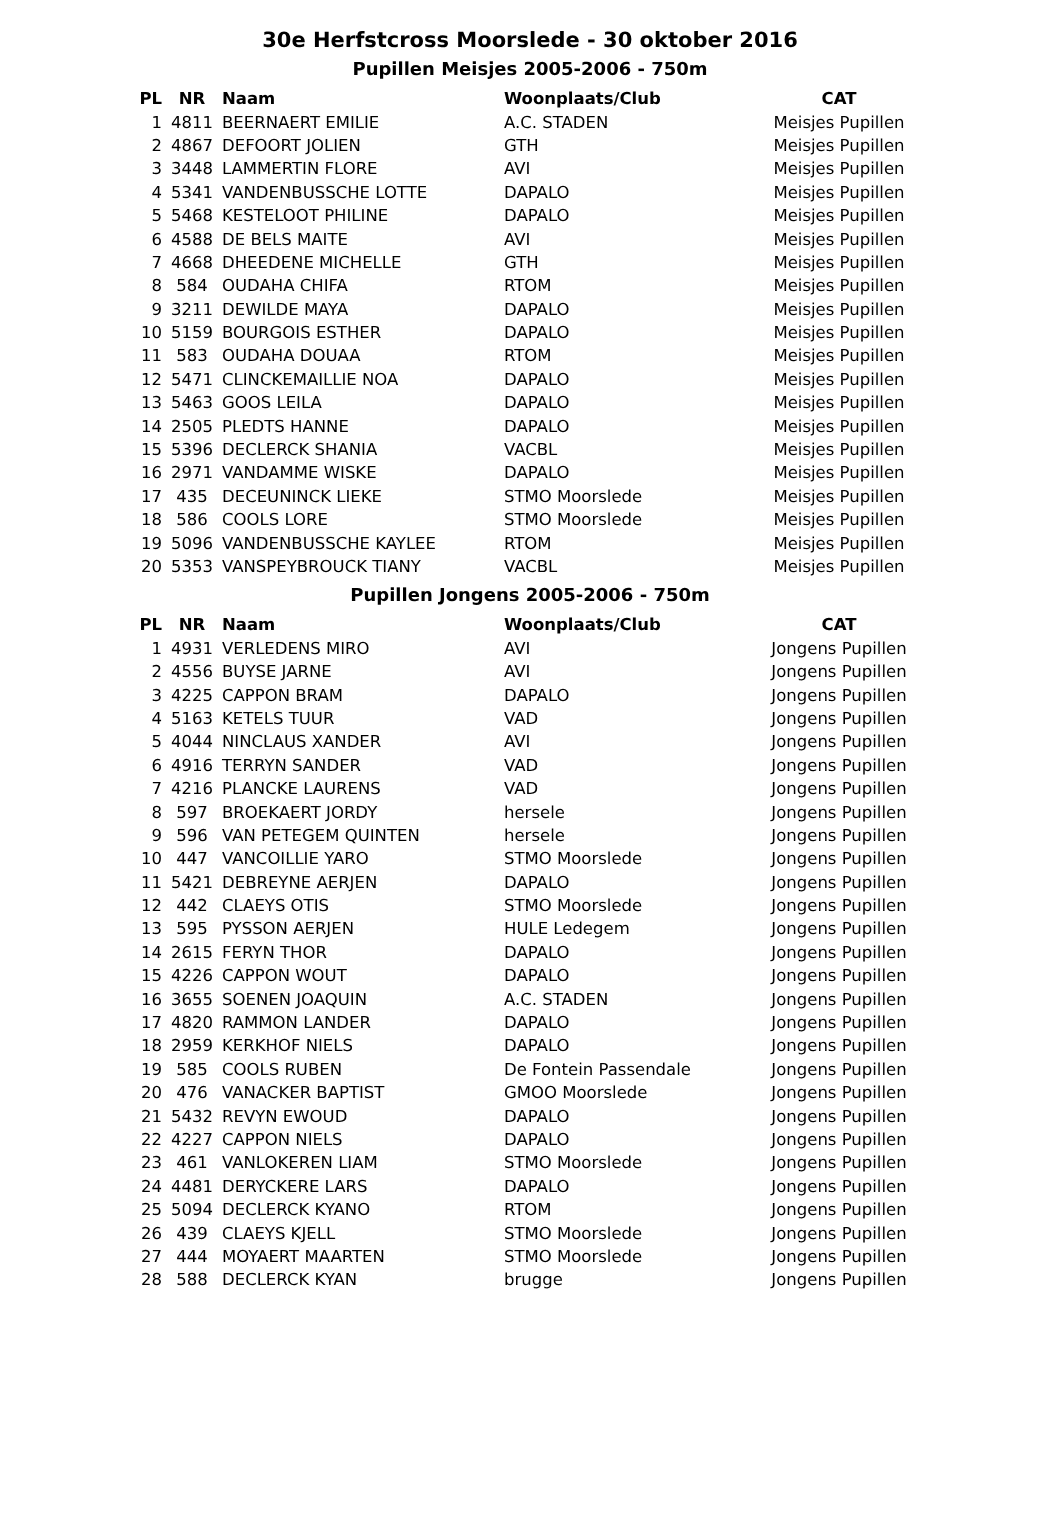30e Herfstcross Moorslede - 30 oktober 2016
Pupillen Meisjes 2005-2006 - 750m
| PL | NR | Naam | Woonplaats/Club | CAT |
| --- | --- | --- | --- | --- |
| 1 | 4811 | BEERNAERT EMILIE | A.C. STADEN | Meisjes Pupillen |
| 2 | 4867 | DEFOORT JOLIEN | GTH | Meisjes Pupillen |
| 3 | 3448 | LAMMERTIN FLORE | AVI | Meisjes Pupillen |
| 4 | 5341 | VANDENBUSSCHE LOTTE | DAPALO | Meisjes Pupillen |
| 5 | 5468 | KESTELOOT PHILINE | DAPALO | Meisjes Pupillen |
| 6 | 4588 | DE BELS MAITE | AVI | Meisjes Pupillen |
| 7 | 4668 | DHEEDENE MICHELLE | GTH | Meisjes Pupillen |
| 8 | 584 | OUDAHA CHIFA | RTOM | Meisjes Pupillen |
| 9 | 3211 | DEWILDE MAYA | DAPALO | Meisjes Pupillen |
| 10 | 5159 | BOURGOIS ESTHER | DAPALO | Meisjes Pupillen |
| 11 | 583 | OUDAHA DOUAA | RTOM | Meisjes Pupillen |
| 12 | 5471 | CLINCKEMAILLIE NOA | DAPALO | Meisjes Pupillen |
| 13 | 5463 | GOOS LEILA | DAPALO | Meisjes Pupillen |
| 14 | 2505 | PLEDTS HANNE | DAPALO | Meisjes Pupillen |
| 15 | 5396 | DECLERCK SHANIA | VACBL | Meisjes Pupillen |
| 16 | 2971 | VANDAMME WISKE | DAPALO | Meisjes Pupillen |
| 17 | 435 | DECEUNINCK LIEKE | STMO Moorslede | Meisjes Pupillen |
| 18 | 586 | COOLS LORE | STMO Moorslede | Meisjes Pupillen |
| 19 | 5096 | VANDENBUSSCHE KAYLEE | RTOM | Meisjes Pupillen |
| 20 | 5353 | VANSPEYBROUCK TIANY | VACBL | Meisjes Pupillen |
Pupillen Jongens 2005-2006 - 750m
| PL | NR | Naam | Woonplaats/Club | CAT |
| --- | --- | --- | --- | --- |
| 1 | 4931 | VERLEDENS MIRO | AVI | Jongens Pupillen |
| 2 | 4556 | BUYSE JARNE | AVI | Jongens Pupillen |
| 3 | 4225 | CAPPON BRAM | DAPALO | Jongens Pupillen |
| 4 | 5163 | KETELS TUUR | VAD | Jongens Pupillen |
| 5 | 4044 | NINCLAUS XANDER | AVI | Jongens Pupillen |
| 6 | 4916 | TERRYN SANDER | VAD | Jongens Pupillen |
| 7 | 4216 | PLANCKE LAURENS | VAD | Jongens Pupillen |
| 8 | 597 | BROEKAERT JORDY | hersele | Jongens Pupillen |
| 9 | 596 | VAN PETEGEM QUINTEN | hersele | Jongens Pupillen |
| 10 | 447 | VANCOILLIE YARO | STMO Moorslede | Jongens Pupillen |
| 11 | 5421 | DEBREYNE AERJEN | DAPALO | Jongens Pupillen |
| 12 | 442 | CLAEYS OTIS | STMO Moorslede | Jongens Pupillen |
| 13 | 595 | PYSSON AERJEN | HULE Ledegem | Jongens Pupillen |
| 14 | 2615 | FERYN THOR | DAPALO | Jongens Pupillen |
| 15 | 4226 | CAPPON WOUT | DAPALO | Jongens Pupillen |
| 16 | 3655 | SOENEN JOAQUIN | A.C. STADEN | Jongens Pupillen |
| 17 | 4820 | RAMMON LANDER | DAPALO | Jongens Pupillen |
| 18 | 2959 | KERKHOF NIELS | DAPALO | Jongens Pupillen |
| 19 | 585 | COOLS RUBEN | De Fontein Passendale | Jongens Pupillen |
| 20 | 476 | VANACKER BAPTIST | GMOO Moorslede | Jongens Pupillen |
| 21 | 5432 | REVYN EWOUD | DAPALO | Jongens Pupillen |
| 22 | 4227 | CAPPON NIELS | DAPALO | Jongens Pupillen |
| 23 | 461 | VANLOKEREN LIAM | STMO Moorslede | Jongens Pupillen |
| 24 | 4481 | DERYCKERE LARS | DAPALO | Jongens Pupillen |
| 25 | 5094 | DECLERCK KYANO | RTOM | Jongens Pupillen |
| 26 | 439 | CLAEYS KJELL | STMO Moorslede | Jongens Pupillen |
| 27 | 444 | MOYAERT MAARTEN | STMO Moorslede | Jongens Pupillen |
| 28 | 588 | DECLERCK KYAN | brugge | Jongens Pupillen |